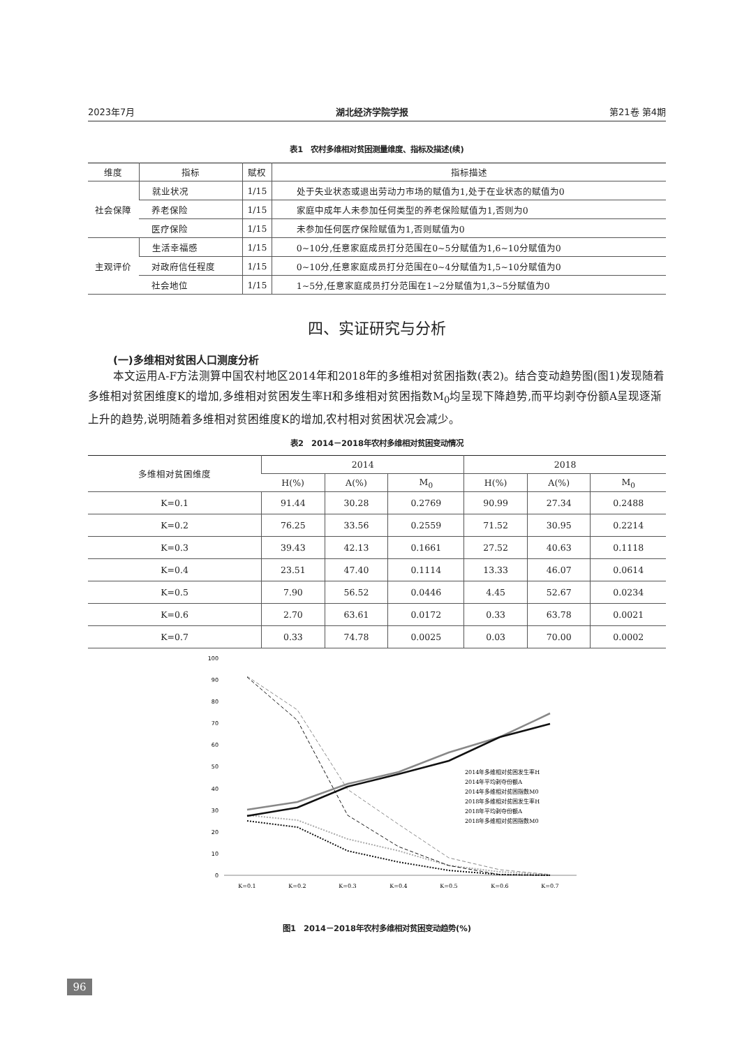2023年7月 湖北经济学院学报 第21卷 第4期
表1　农村多维相对贫困测量维度、指标及描述(续)
| 维度 | 指标 | 赋权 | 指标描述 |
| --- | --- | --- | --- |
| 社会保障 | 就业状况 | 1/15 | 处于失业状态或退出劳动力市场的赋值为1,处于在业状态的赋值为0 |
| | 养老保险 | 1/15 | 家庭中成年人未参加任何类型的养老保险赋值为1,否则为0 |
| | 医疗保险 | 1/15 | 未参加任何医疗保险赋值为1,否则赋值为0 |
| 主观评价 | 生活幸福感 | 1/15 | 0~10分,任意家庭成员打分范围在0~5分赋值为1,6~10分赋值为0 |
| | 对政府信任程度 | 1/15 | 0~10分,任意家庭成员打分范围在0~4分赋值为1,5~10分赋值为0 |
| | 社会地位 | 1/15 | 1~5分,任意家庭成员打分范围在1~2分赋值为1,3~5分赋值为0 |
四、实证研究与分析
(一)多维相对贫困人口测度分析
本文运用A-F方法测算中国农村地区2014年和2018年的多维相对贫困指数(表2)。结合变动趋势图(图1)发现随着多维相对贫困维度K的增加,多维相对贫困发生率H和多维相对贫困指数M<sub>0</sub>均呈现下降趋势,而平均剥夺份额A呈现逐渐上升的趋势,说明随着多维相对贫困维度K的增加,农村相对贫困状况会减少。
表2　2014－2018年农村多维相对贫困变动情况
| 多维相对贫困维度 | 2014 | | | 2018 | | |
| --- | --- | --- | --- | --- | --- | --- |
| | H(%) | A(%) | M<sub>0</sub> | H(%) | A(%) | M<sub>0</sub> |
| K=0.1 | 91.44 | 30.28 | 0.2769 | 90.99 | 27.34 | 0.2488 |
| K=0.2 | 76.25 | 33.56 | 0.2559 | 71.52 | 30.95 | 0.2214 |
| K=0.3 | 39.43 | 42.13 | 0.1661 | 27.52 | 40.63 | 0.1118 |
| K=0.4 | 23.51 | 47.40 | 0.1114 | 13.33 | 46.07 | 0.0614 |
| K=0.5 | 7.90 | 56.52 | 0.0446 | 4.45 | 52.67 | 0.0234 |
| K=0.6 | 2.70 | 63.61 | 0.0172 | 0.33 | 63.78 | 0.0021 |
| K=0.7 | 0.33 | 74.78 | 0.0025 | 0.03 | 70.00 | 0.0002 |
100
90
80
70
60
50
40
30
20
10
0
K=0.1
K=0.2
K=0.3
K=0.4
K=0.5
K=0.6
K=0.7
2014年多维相对贫困发生率H
2014年平均剥夺份额A
2014年多维相对贫困指数M0
2018年多维相对贫困发生率H
2018年平均剥夺份额A
2018年多维相对贫困指数M0
图1　2014－2018年农村多维相对贫困变动趋势(%)
96